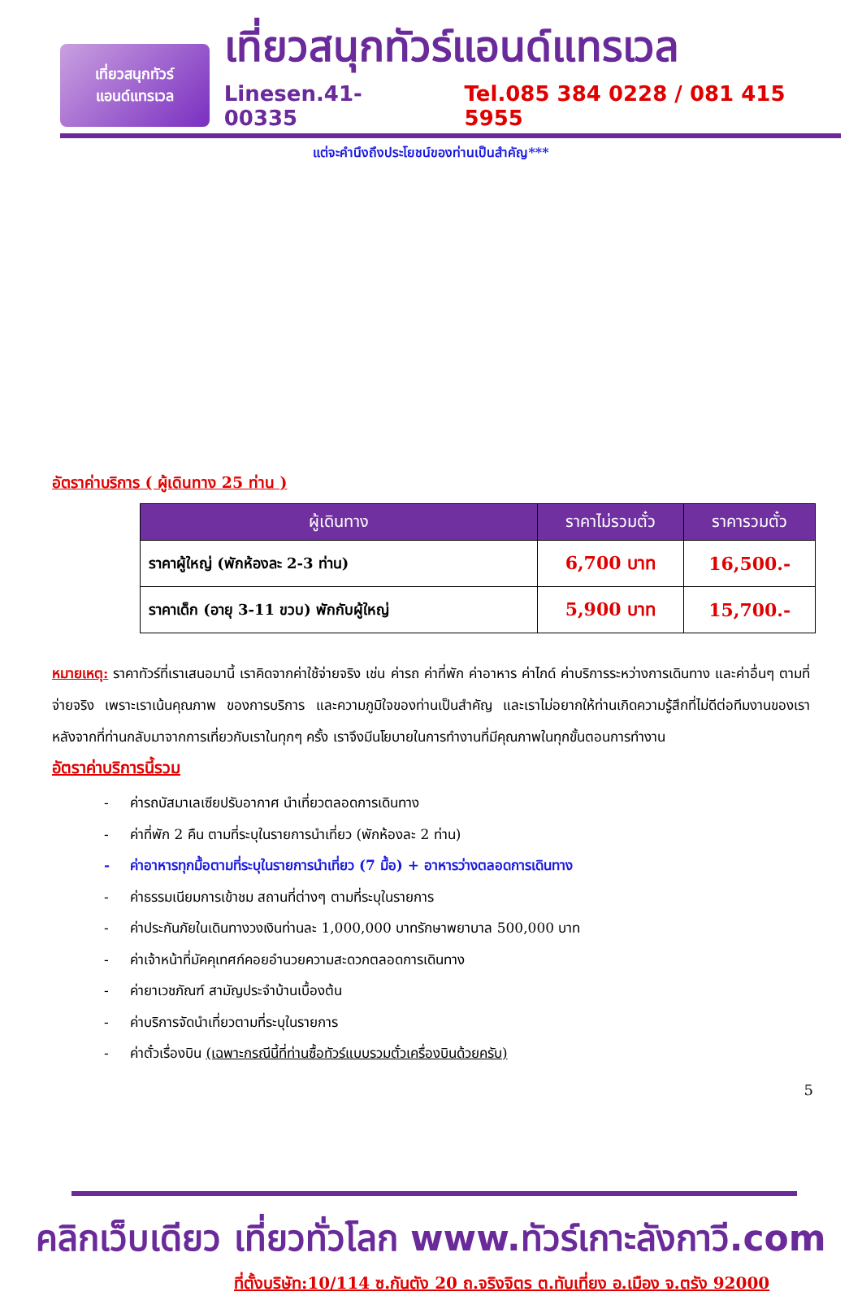เที่ยวสนุกทัวร์
แอนด์แทรเวล
เที่ยวสนุกทัวร์แอนด์แทรเวล
Linesen.41-00335 Tel.085 384 0228 / 081 415 5955
แต่จะคำนึงถึงประโยชน์ของท่านเป็นสำคัญ***
อัตราค่าบริการ ( ผู้เดินทาง 25 ท่าน )
| ผู้เดินทาง | ราคาไม่รวมตั๋ว | ราคารวมตั๋ว |
| --- | --- | --- |
| ราคาผู้ใหญ่ (พักห้องละ 2-3 ท่าน) | 6,700 บาท | 16,500.- |
| ราคาเด็ก (อายุ 3-11 ขวบ) พักกับผู้ใหญ่ | 5,900 บาท | 15,700.- |
หมายเหตุ: ราคาทัวร์ที่เราเสนอมานี้ เราคิดจากค่าใช้จ่ายจริง เช่น ค่ารถ ค่าที่พัก ค่าอาหาร ค่าไกด์ ค่าบริการระหว่างการเดินทาง และค่าอื่นๆ ตามที่จ่ายจริง เพราะเราเน้นคุณภาพ ของการบริการ และความภูมิใจของท่านเป็นสำคัญ และเราไม่อยากให้ท่านเกิดความรู้สึกที่ไม่ดีต่อทีมงานของเรา หลังจากที่ท่านกลับมาจากการเที่ยวกับเราในทุกๆ ครั้ง เราจึงมีนโยบายในการทำงานที่มีคุณภาพในทุกขั้นตอนการทำงาน
อัตราค่าบริการนี้รวม
- ค่ารถบัสมาเลเซียปรับอากาศ นำเที่ยวตลอดการเดินทาง
- ค่าที่พัก 2 คืน ตามที่ระบุในรายการนำเที่ยว (พักห้องละ 2 ท่าน)
- ค่าอาหารทุกมื้อตามที่ระบุในรายการนำเที่ยว (7 มื้อ) + อาหารว่างตลอดการเดินทาง
- ค่าธรรมเนียมการเข้าชม สถานที่ต่างๆ ตามที่ระบุในรายการ
- ค่าประกันภัยในเดินทางวงเงินท่านละ 1,000,000 บาทรักษาพยาบาล 500,000 บาท
- ค่าเจ้าหน้าที่มัคคุเทศก์คอยอำนวยความสะดวกตลอดการเดินทาง
- ค่ายาเวชภัณฑ์ สามัญประจำบ้านเบื้องต้น
- ค่าบริการจัดนำเที่ยวตามที่ระบุในรายการ
- ค่าตั๋วเรื่องบิน (เฉพาะกรณีนี้ที่ท่านซื้อทัวร์แบบรวมตั๋วเครื่องบินด้วยครับ)
5
คลิกเว็บเดียว เที่ยวทั่วโลก www.ทัวร์เกาะลังกาวี.com
ที่ตั้งบริษัท:10/114 ซ.กันตัง 20 ถ.จริงจิตร ต.ทับเที่ยง อ.เมือง จ.ตรัง 92000